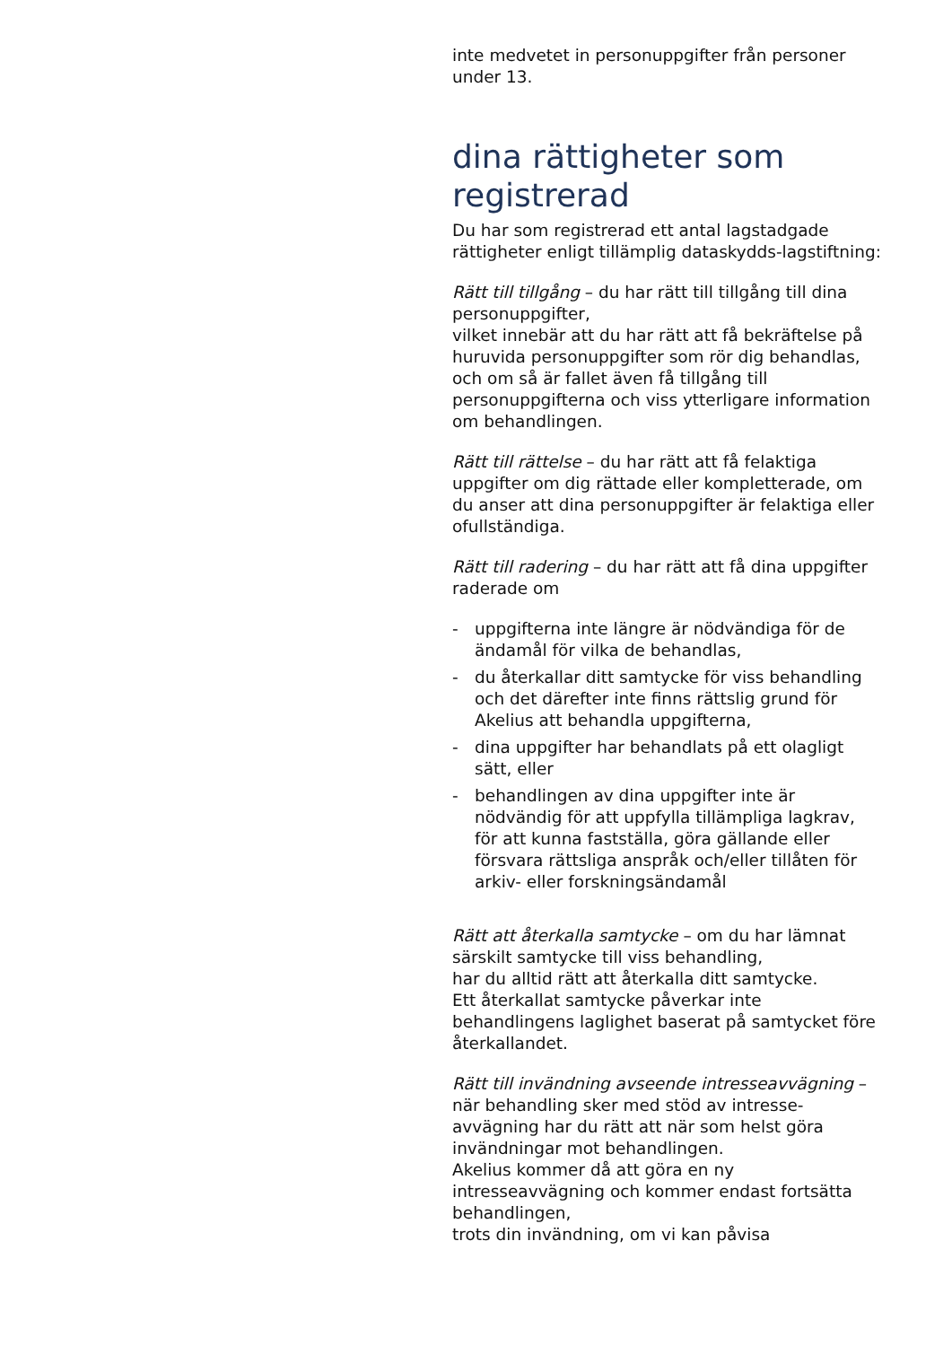inte medvetet in personuppgifter från personer under 13.
dina rättigheter som registrerad
Du har som registrerad ett antal lagstadgade rättigheter enligt tillämplig dataskydds-lagstiftning:
Rätt till tillgång – du har rätt till tillgång till dina personuppgifter,
vilket innebär att du har rätt att få bekräftelse på huruvida personuppgifter som rör dig behandlas,
och om så är fallet även få tillgång till personuppgifterna och viss ytterligare information om behandlingen.
Rätt till rättelse – du har rätt att få felaktiga uppgifter om dig rättade eller kompletterade, om du anser att dina personuppgifter är felaktiga eller ofullständiga.
Rätt till radering – du har rätt att få dina uppgifter raderade om
- uppgifterna inte längre är nödvändiga för de ändamål för vilka de behandlas,
- du återkallar ditt samtycke för viss behandling och det därefter inte finns rättslig grund för Akelius att behandla uppgifterna,
- dina uppgifter har behandlats på ett olagligt sätt, eller
- behandlingen av dina uppgifter inte är nödvändig för att uppfylla tillämpliga lagkrav, för att kunna fastställa, göra gällande eller försvara rättsliga anspråk och/eller tillåten för arkiv- eller forskningsändamål
Rätt att återkalla samtycke – om du har lämnat särskilt samtycke till viss behandling,
har du alltid rätt att återkalla ditt samtycke.
Ett återkallat samtycke påverkar inte behandlingens laglighet baserat på samtycket före återkallandet.
Rätt till invändning avseende intresseavvägning – när behandling sker med stöd av intresse-avvägning har du rätt att när som helst göra invändningar mot behandlingen.
Akelius kommer då att göra en ny intresseavvägning och kommer endast fortsätta behandlingen,
trots din invändning, om vi kan påvisa